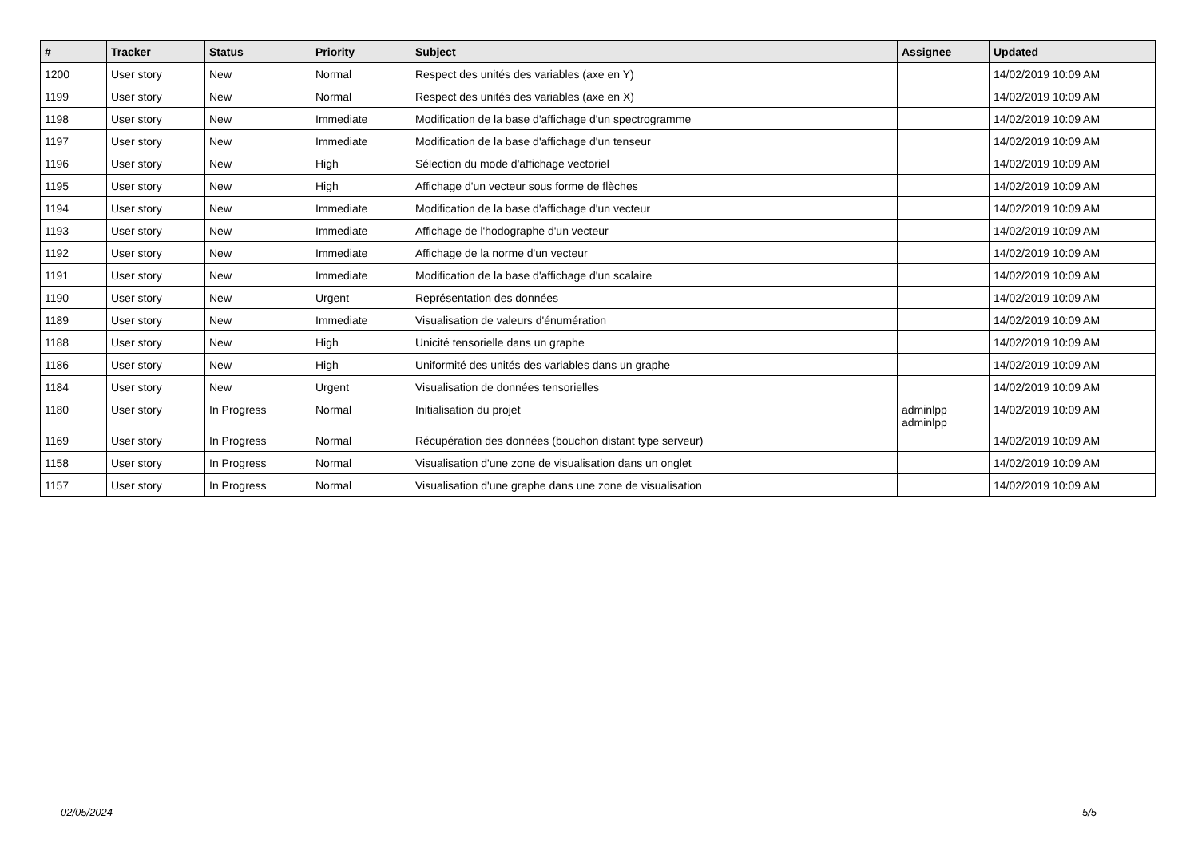| # | Tracker | Status | Priority | Subject | Assignee | Updated |
| --- | --- | --- | --- | --- | --- | --- |
| 1200 | User story | New | Normal | Respect des unités des variables (axe en Y) | | 14/02/2019 10:09 AM |
| 1199 | User story | New | Normal | Respect des unités des variables (axe en X) | | 14/02/2019 10:09 AM |
| 1198 | User story | New | Immediate | Modification de la base d'affichage d'un spectrogramme | | 14/02/2019 10:09 AM |
| 1197 | User story | New | Immediate | Modification de la base d'affichage d'un tenseur | | 14/02/2019 10:09 AM |
| 1196 | User story | New | High | Sélection du mode d'affichage vectoriel | | 14/02/2019 10:09 AM |
| 1195 | User story | New | High | Affichage d'un vecteur sous forme de flèches | | 14/02/2019 10:09 AM |
| 1194 | User story | New | Immediate | Modification de la base d'affichage d'un vecteur | | 14/02/2019 10:09 AM |
| 1193 | User story | New | Immediate | Affichage de l'hodographe d'un vecteur | | 14/02/2019 10:09 AM |
| 1192 | User story | New | Immediate | Affichage de la norme d'un vecteur | | 14/02/2019 10:09 AM |
| 1191 | User story | New | Immediate | Modification de la base d'affichage d'un scalaire | | 14/02/2019 10:09 AM |
| 1190 | User story | New | Urgent | Représentation des données | | 14/02/2019 10:09 AM |
| 1189 | User story | New | Immediate | Visualisation de valeurs d'énumération | | 14/02/2019 10:09 AM |
| 1188 | User story | New | High | Unicité tensorielle dans un graphe | | 14/02/2019 10:09 AM |
| 1186 | User story | New | High | Uniformité des unités des variables dans un graphe | | 14/02/2019 10:09 AM |
| 1184 | User story | New | Urgent | Visualisation de données tensorielles | | 14/02/2019 10:09 AM |
| 1180 | User story | In Progress | Normal | Initialisation du projet | adminlpp adminlpp | 14/02/2019 10:09 AM |
| 1169 | User story | In Progress | Normal | Récupération des données (bouchon distant type serveur) | | 14/02/2019 10:09 AM |
| 1158 | User story | In Progress | Normal | Visualisation d'une zone de visualisation dans un onglet | | 14/02/2019 10:09 AM |
| 1157 | User story | In Progress | Normal | Visualisation d'une graphe dans une zone de visualisation | | 14/02/2019 10:09 AM |
02/05/2024 5/5